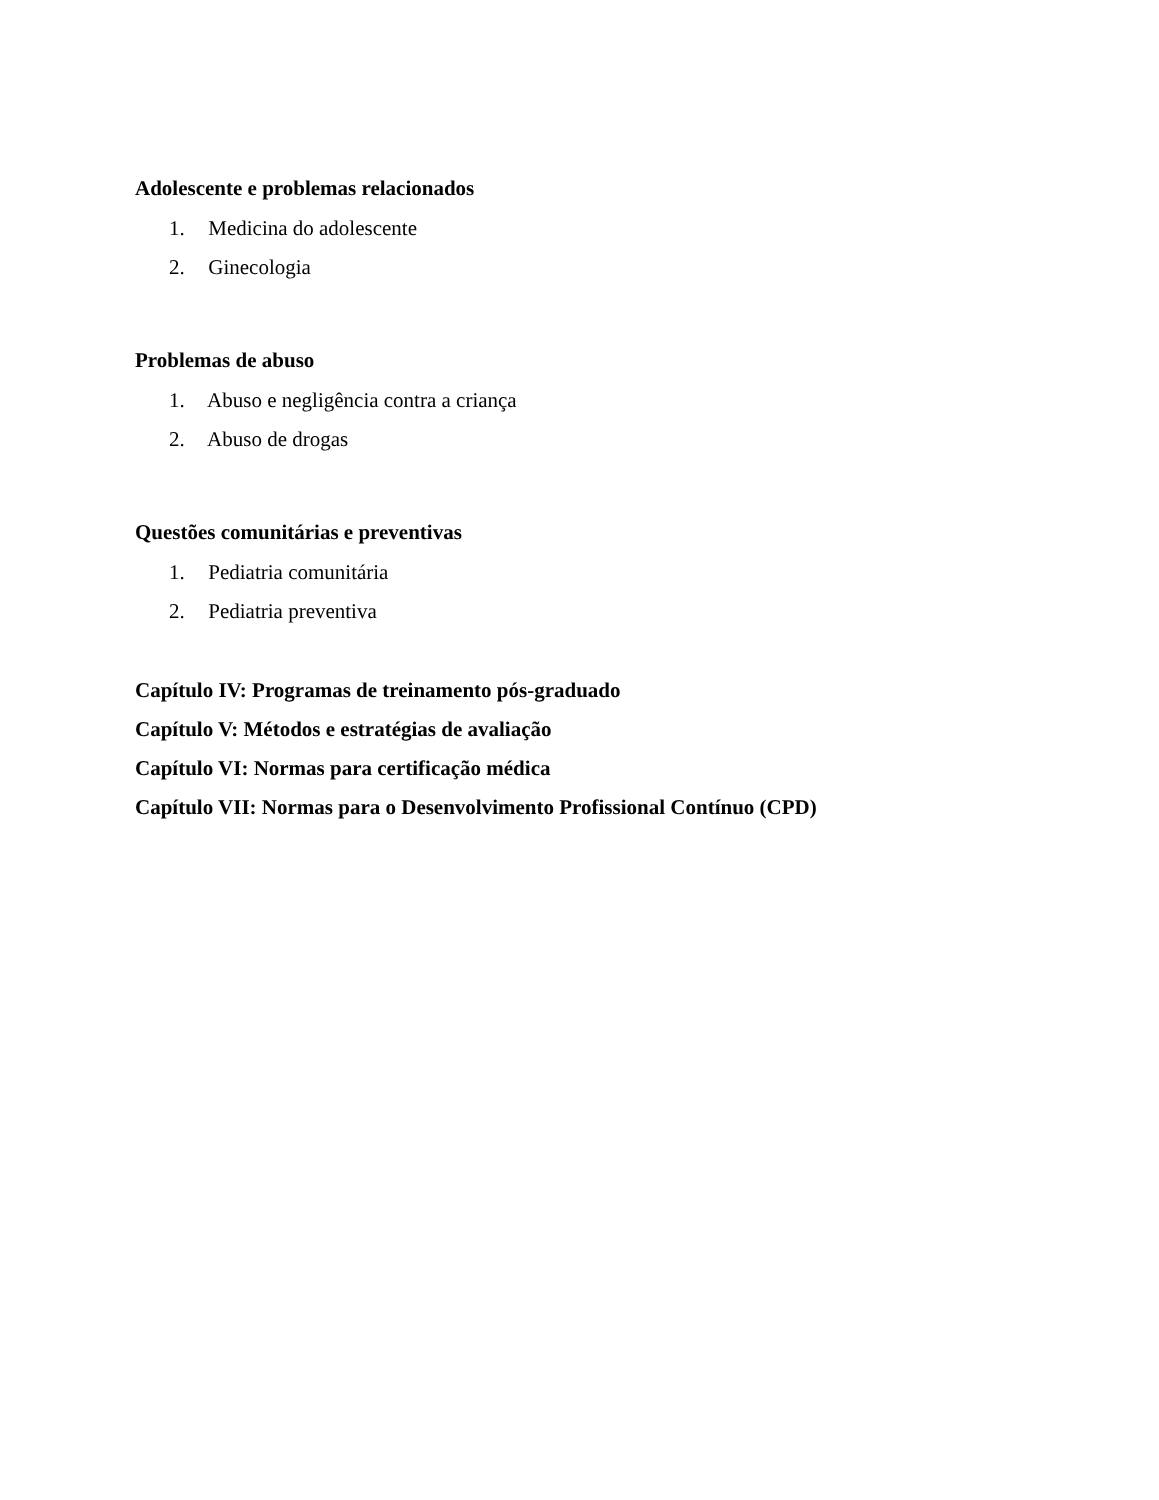Adolescente e problemas relacionados
1. Medicina do adolescente
2. Ginecologia
Problemas de abuso
1. Abuso e negligência contra a criança
2. Abuso de drogas
Questões comunitárias e preventivas
1. Pediatria comunitária
2. Pediatria preventiva
Capítulo IV: Programas de treinamento pós-graduado
Capítulo V: Métodos e estratégias de avaliação
Capítulo VI: Normas para certificação médica
Capítulo VII: Normas para o Desenvolvimento Profissional Contínuo (CPD)